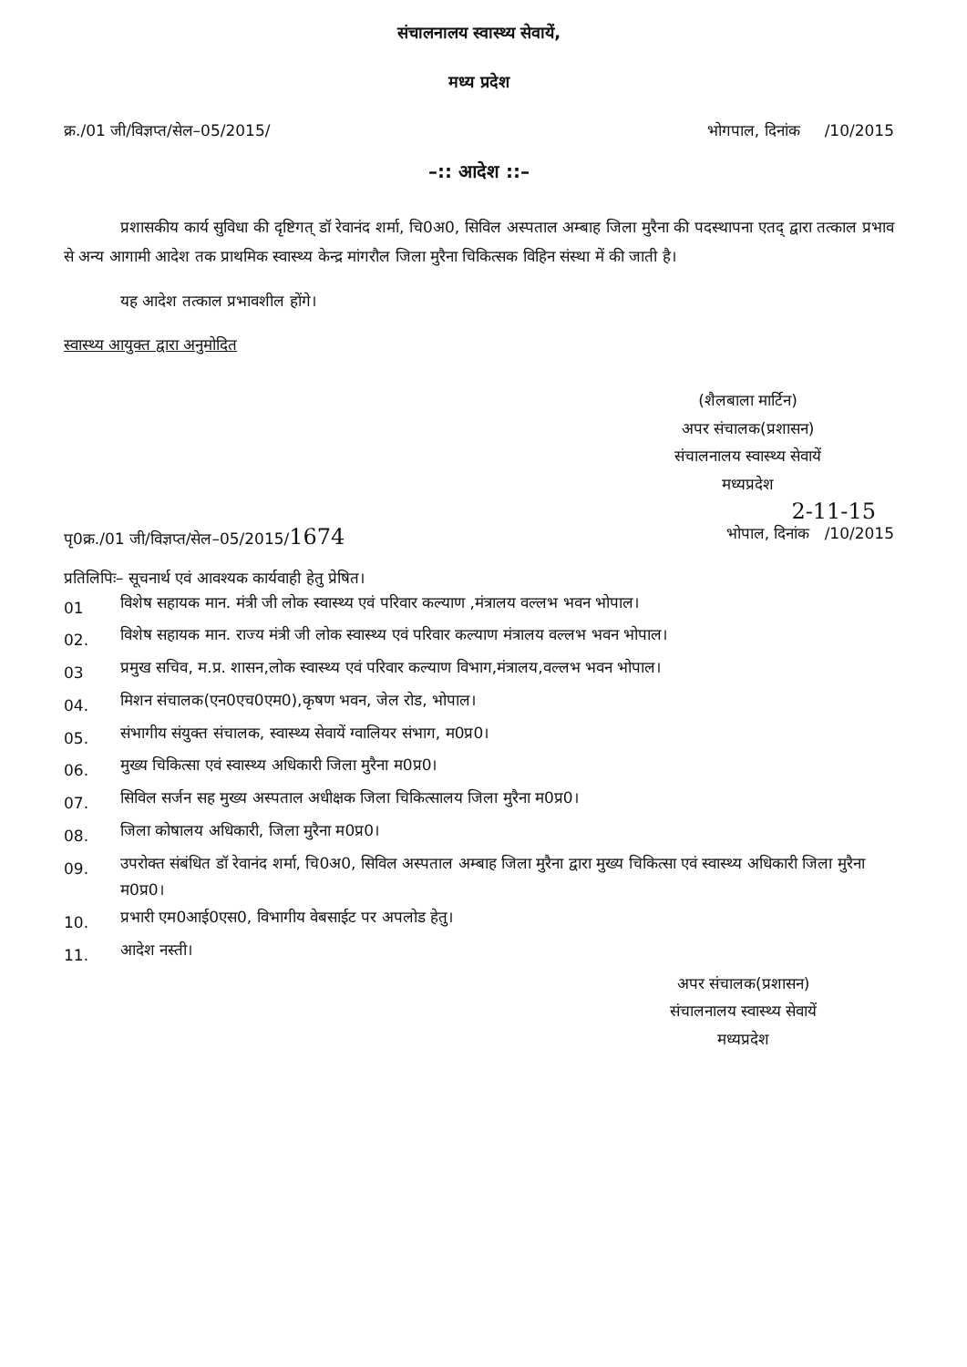संचालनालय स्वास्थ्य सेवायें,
मध्य प्रदेश
क्र./01 जी/विज्ञप्त/सेल–05/2015/ भोगपाल, दिनांक /10/2015
–:: आदेश ::–
प्रशासकीय कार्य सुविधा की दृष्टिगत् डॉ रेवानंद शर्मा, चि0अ0, सिविल अस्पताल अम्बाह जिला मुरैना की पदस्थापना एतद् द्वारा तत्काल प्रभाव से अन्य आगामी आदेश तक प्राथमिक स्वास्थ्य केन्द्र मांगरौल जिला मुरैना चिकित्सक विहिन संस्था में की जाती है।
यह आदेश तत्काल प्रभावशील होंगे।
स्वास्थ्य आयुक्त द्वारा अनुमोदित
(शैलबाला मार्टिन)
अपर संचालक(प्रशासन)
संचालनालय स्वास्थ्य सेवायें
मध्यप्रदेश
2-11-15
पृ0क्र./01 जी/विज्ञप्त/सेल–05/2015/1674 भोपाल, दिनांक /10/2015
प्रतिलिपिः– सूचनार्थ एवं आवश्यक कार्यवाही हेतु प्रेषित।
01 विशेष सहायक मान. मंत्री जी लोक स्वास्थ्य एवं परिवार कल्याण ,मंत्रालय वल्लभ भवन भोपाल।
02. विशेष सहायक मान. राज्य मंत्री जी लोक स्वास्थ्य एवं परिवार कल्याण मंत्रालय वल्लभ भवन भोपाल।
03 प्रमुख सचिव, म.प्र. शासन,लोक स्वास्थ्य एवं परिवार कल्याण विभाग,मंत्रालय,वल्लभ भवन भोपाल।
04. मिशन संचालक(एन0एच0एम0),कृषण भवन, जेल रोड, भोपाल।
05. संभागीय संयुक्त संचालक, स्वास्थ्य सेवायें ग्वालियर संभाग, म0प्र0।
06. मुख्य चिकित्सा एवं स्वास्थ्य अधिकारी जिला मुरैना म0प्र0।
07. सिविल सर्जन सह मुख्य अस्पताल अधीक्षक जिला चिकित्सालय जिला मुरैना म0प्र0।
08. जिला कोषालय अधिकारी, जिला मुरैना म0प्र0।
09. उपरोक्त संबंधित डॉ रेवानंद शर्मा, चि0अ0, सिविल अस्पताल अम्बाह जिला मुरैना द्वारा मुख्य चिकित्सा एवं स्वास्थ्य अधिकारी जिला मुरैना म0प्र0।
10. प्रभारी एम0आई0एस0, विभागीय वेबसाईट पर अपलोड हेतु।
11. आदेश नस्ती।
अपर संचालक(प्रशासन)
संचालनालय स्वास्थ्य सेवायें
मध्यप्रदेश